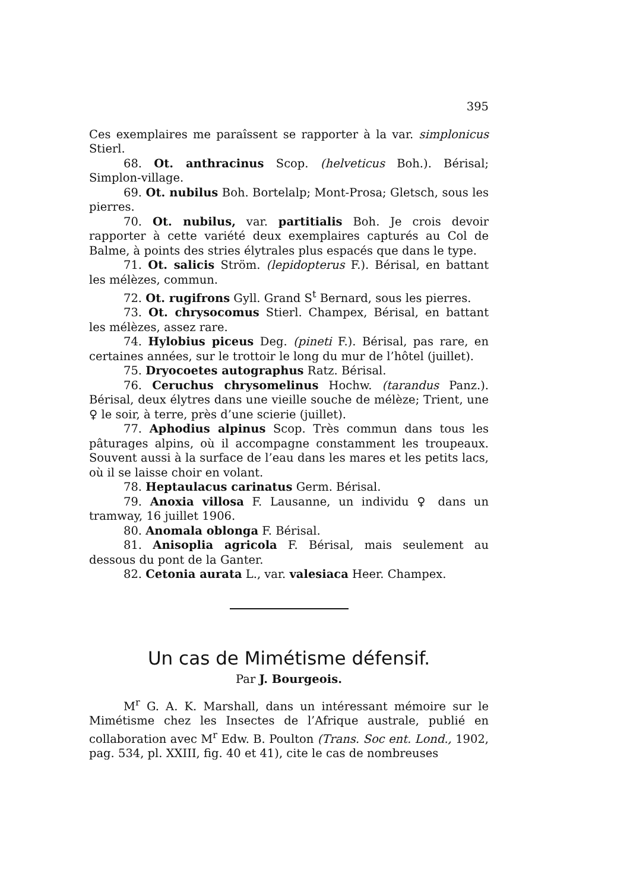395
Ces exemplaires me paraîssent se rapporter à la var. simplonicus Stierl.
68. Ot. anthracinus Scop. (helveticus Boh.). Bérisal; Simplon-village.
69. Ot. nubilus Boh. Bortelalp; Mont-Prosa; Gletsch, sous les pierres.
70. Ot. nubilus, var. partitialis Boh. Je crois devoir rapporter à cette variété deux exemplaires capturés au Col de Balme, à points des stries élytrales plus espacés que dans le type.
71. Ot. salicis Ström. (lepidopterus F.). Bérisal, en battant les mélèzes, commun.
72. Ot. rugifrons Gyll. Grand S<sup>t</sup> Bernard, sous les pierres.
73. Ot. chrysocomus Stierl. Champex, Bérisal, en battant les mélèzes, assez rare.
74. Hylobius piceus Deg. (pineti F.). Bérisal, pas rare, en certaines années, sur le trottoir le long du mur de l’hôtel (juillet).
75. Dryocoetes autographus Ratz. Bérisal.
76. Ceruchus chrysomelinus Hochw. (tarandus Panz.). Bérisal, deux élytres dans une vieille souche de mélèze; Trient, une ♀ le soir, à terre, près d’une scierie (juillet).
77. Aphodius alpinus Scop. Très commun dans tous les pâturages alpins, où il accompagne constamment les troupeaux. Souvent aussi à la surface de l’eau dans les mares et les petits lacs, où il se laisse choir en volant.
78. Heptaulacus carinatus Germ. Bérisal.
79. Anoxia villosa F. Lausanne, un individu ♀ dans un tramway, 16 juillet 1906.
80. Anomala oblonga F. Bérisal.
81. Anisoplia agricola F. Bérisal, mais seulement au dessous du pont de la Ganter.
82. Cetonia aurata L., var. valesiaca Heer. Champex.
Un cas de Mimétisme défensif.
Par J. Bourgeois.
M<sup>r</sup> G. A. K. Marshall, dans un intéressant mémoire sur le Mimétisme chez les Insectes de l’Afrique australe, publié en collaboration avec M<sup>r</sup> Edw. B. Poulton (Trans. Soc ent. Lond., 1902, pag. 534, pl. XXIII, fig. 40 et 41), cite le cas de nombreuses